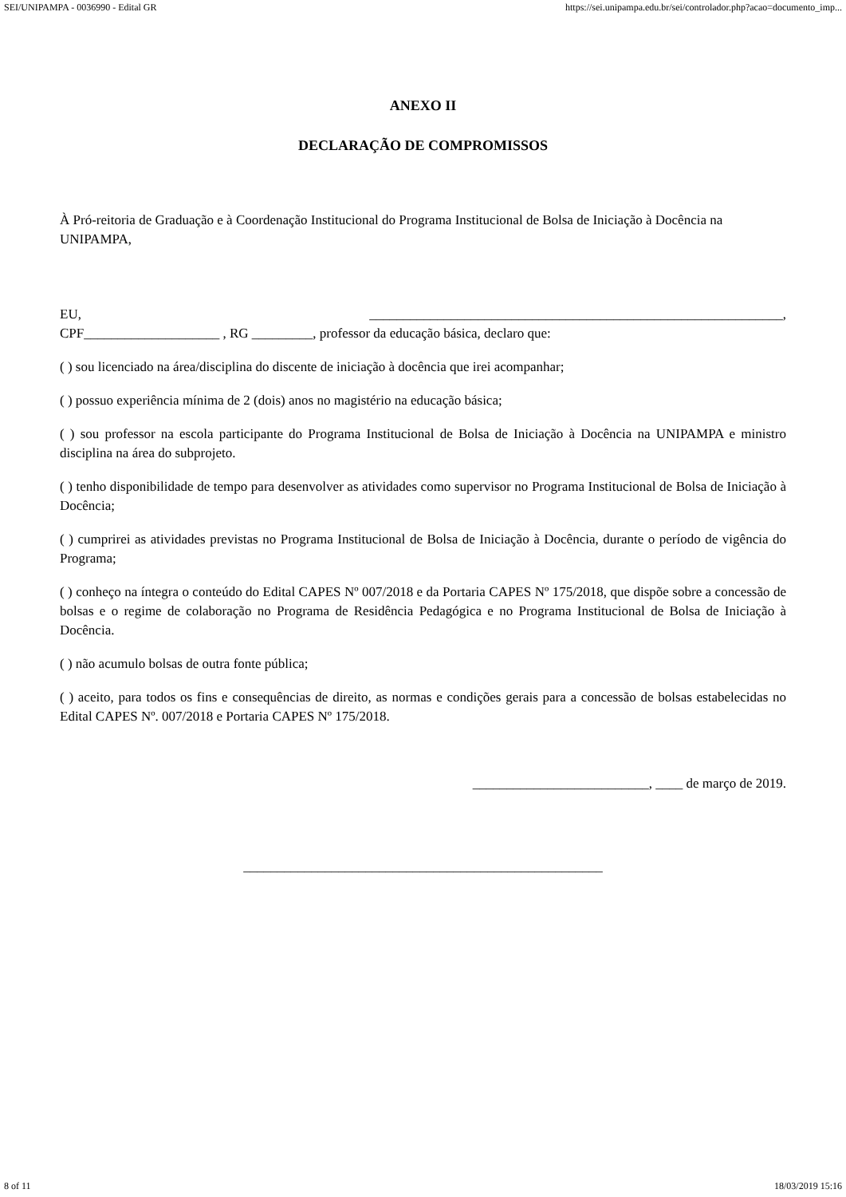SEI/UNIPAMPA - 0036990 - Edital GR https://sei.unipampa.edu.br/sei/controlador.php?acao=documento_imp...
ANEXO II
DECLARAÇÃO DE COMPROMISSOS
À Pró-reitoria de Graduação e à Coordenação Institucional do Programa Institucional de Bolsa de Iniciação à Docência na UNIPAMPA,
EU, _____________________________________________________________,
CPF____________________ , RG _________, professor da educação básica, declaro que:
( ) sou licenciado na área/disciplina do discente de iniciação à docência que irei acompanhar;
( ) possuo experiência mínima de 2 (dois) anos no magistério na educação básica;
( ) sou professor na escola participante do Programa Institucional de Bolsa de Iniciação à Docência na UNIPAMPA e ministro disciplina na área do subprojeto.
( ) tenho disponibilidade de tempo para desenvolver as atividades como supervisor no Programa Institucional de Bolsa de Iniciação à Docência;
( ) cumprirei as atividades previstas no Programa Institucional de Bolsa de Iniciação à Docência, durante o período de vigência do Programa;
( ) conheço na íntegra o conteúdo do Edital CAPES Nº 007/2018 e da Portaria CAPES Nº 175/2018, que dispõe sobre a concessão de bolsas e o regime de colaboração no Programa de Residência Pedagógica e no Programa Institucional de Bolsa de Iniciação à Docência.
( ) não acumulo bolsas de outra fonte pública;
( ) aceito, para todos os fins e consequências de direito, as normas e condições gerais para a concessão de bolsas estabelecidas no Edital CAPES Nº. 007/2018 e Portaria CAPES Nº 175/2018.
__________________________, ____ de março de 2019.
_____________________________________________________
8 of 11 18/03/2019 15:16